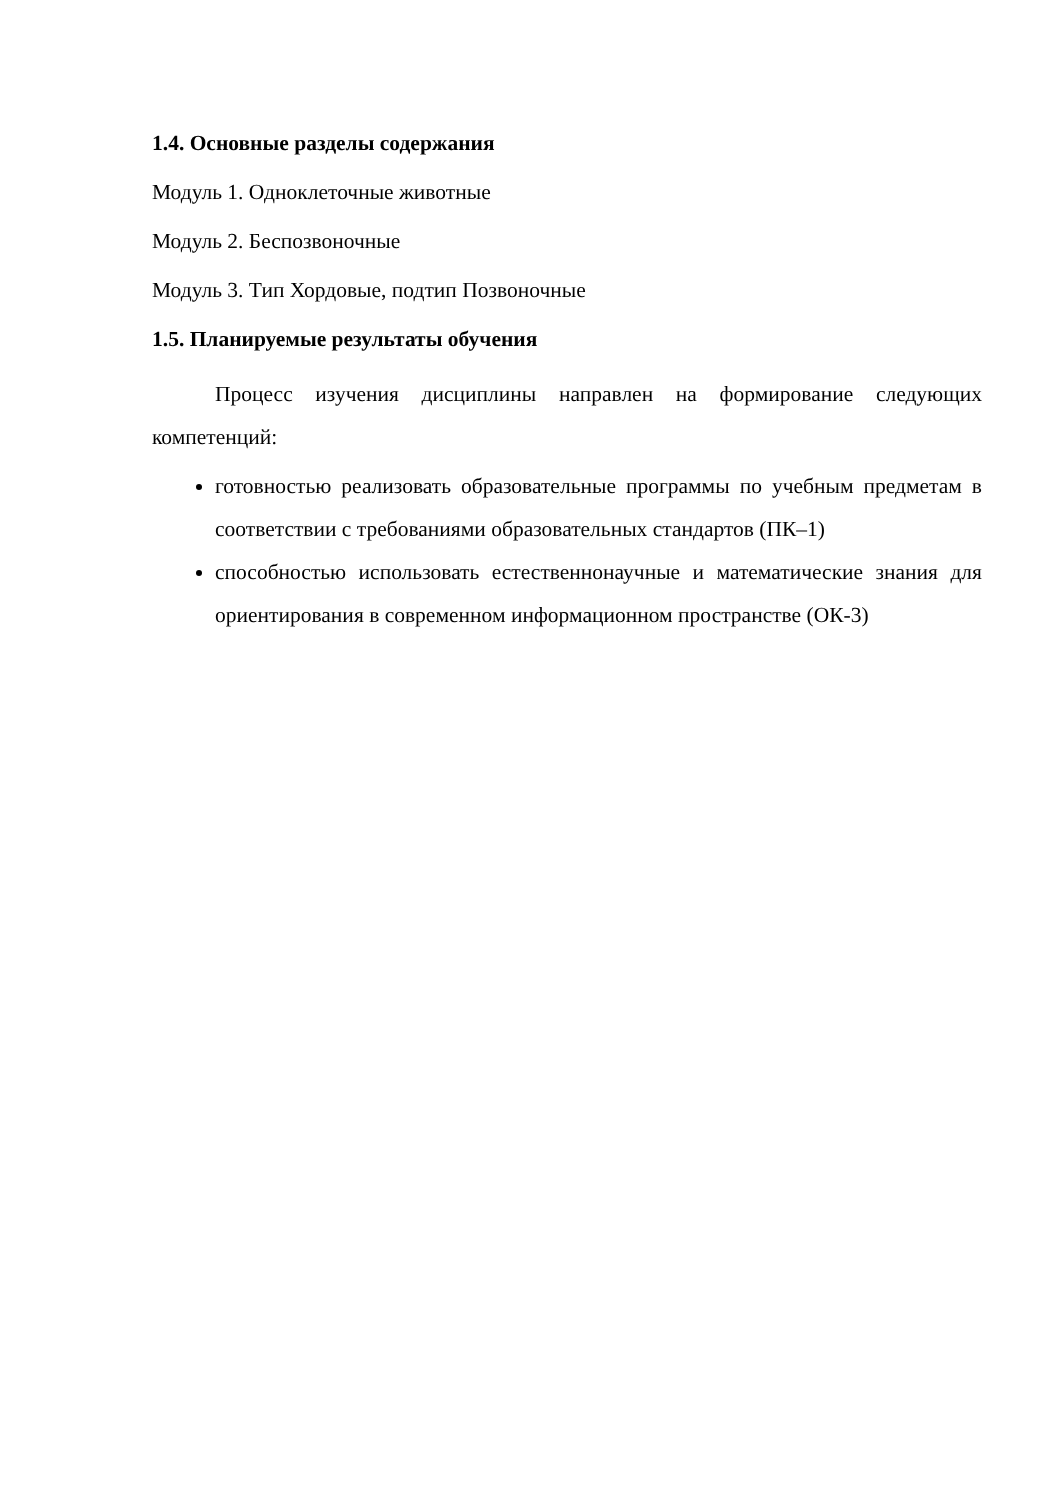1.4. Основные разделы содержания
Модуль 1. Одноклеточные животные
Модуль 2. Беспозвоночные
Модуль 3. Тип Хордовые, подтип Позвоночные
1.5. Планируемые результаты обучения
Процесс изучения дисциплины направлен на формирование следующих компетенций:
готовностью реализовать образовательные программы по учебным предметам в соответствии с требованиями образовательных стандартов (ПК–1)
способностью использовать естественнонаучные и математические знания для ориентирования в современном информационном пространстве (ОК-3)